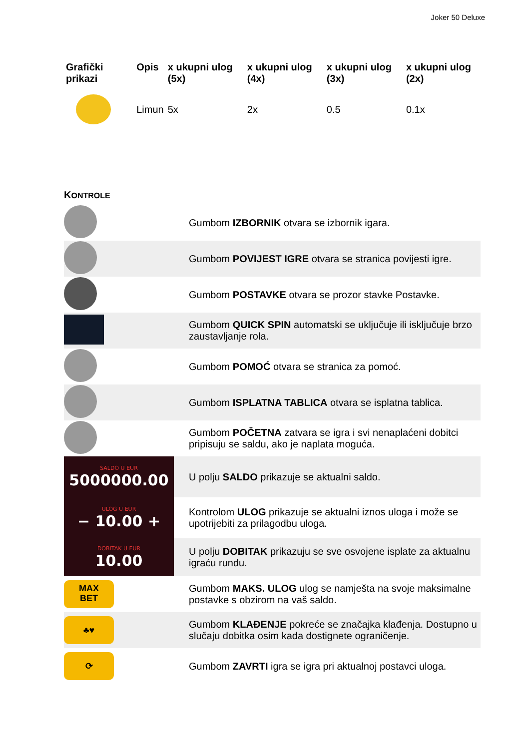Joker 50 Deluxe
| Grafički prikazi | Opis | x ukupni ulog (5x) | x ukupni ulog (4x) | x ukupni ulog (3x) | x ukupni ulog (2x) |
| --- | --- | --- | --- | --- | --- |
| | Limun | 5x | 2x | 0.5 | 0.1x |
KONTROLE
| | Gumbom IZBORNIK otvara se izbornik igara. |
| | Gumbom POVIJEST IGRE otvara se stranica povijesti igre. |
| | Gumbom POSTAVKE otvara se prozor stavke Postavke. |
| | Gumbom QUICK SPIN automatski se uključuje ili isključuje brzo zaustavljanje rola. |
| | Gumbom POMOĆ otvara se stranica za pomoć. |
| | Gumbom ISPLATNA TABLICA otvara se isplatna tablica. |
| | Gumbom POČETNA zatvara se igra i svi nenaplaćeni dobitci pripisuju se saldu, ako je naplata moguća. |
| SALDO U EUR 5000000.00 | U polju SALDO prikazuje se aktualni saldo. |
| ULOG U EUR − 10.00 + | Kontrolom ULOG prikazuje se aktualni iznos uloga i može se upotrijebiti za prilagodbu uloga. |
| DOBITAK U EUR 10.00 | U polju DOBITAK prikazuju se sve osvojene isplate za aktualnu igraću rundu. |
| MAX BET | Gumbom MAKS. ULOG ulog se namješta na svoje maksimalne postavke s obzirom na vaš saldo. |
| ♣♥ | Gumbom KLAĐENJE pokreće se značajka klađenja. Dostupno u slučaju dobitka osim kada dostignete ograničenje. |
| ⟳ | Gumbom ZAVRTI igra se igra pri aktualnoj postavci uloga. |